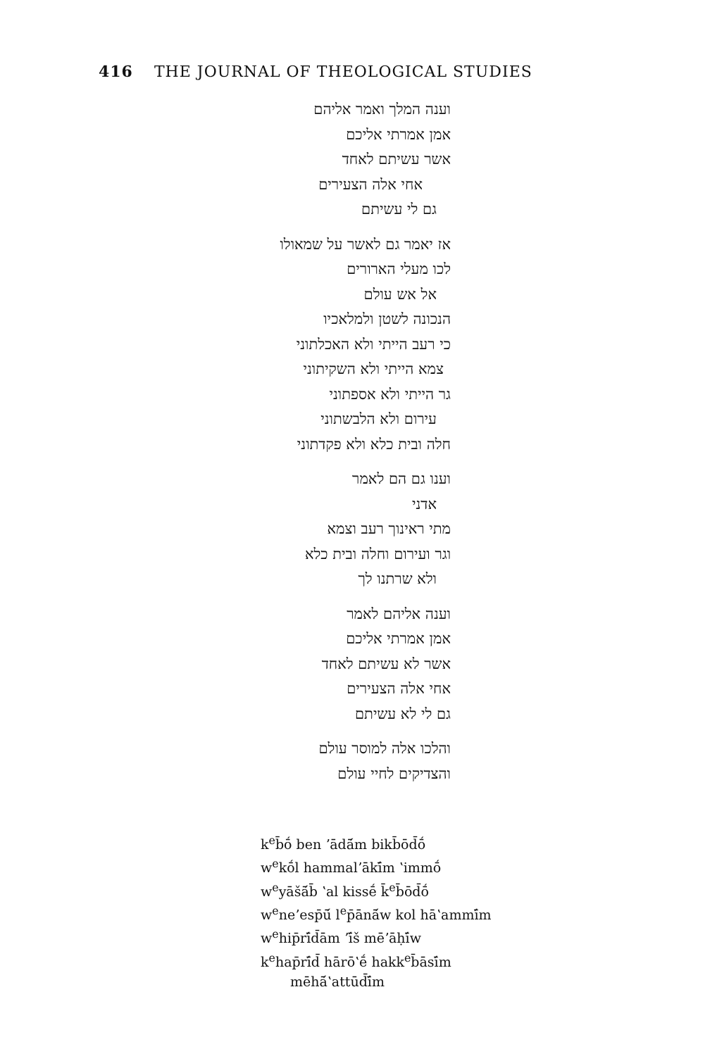416 THE JOURNAL OF THEOLOGICAL STUDIES
וענה המלך ואמר אליהם
אמן אמרתי אליכם
אשר עשיתם לאחד
אחי אלה הצעירים
גם לי עשיתם
אז יאמר גם לאשר על שמאולו
לכו מעלי הארורים
אל אש עולם
הנכונה לשטן ולמלאכיו
כי רעב הייתי ולא האכלתוני
צמא הייתי ולא השקיתוני
גר הייתי ולא אספתוני
עירום ולא הלבשתוני
חלה ובית כלא ולא פקדתוני
וענו גם הם לאמר
אדני
מתי ראינוך רעב וצמא
וגר ועירום וחלה ובית כלא
ולא שרתנו לך
וענה אליהם לאמר
אמן אמרתי אליכם
אשר לא עשיתם לאחד
אחי אלה הצעירים
גם לי לא עשיתם
והלכו אלה למוסר עולם
והצדיקים לחיי עולם
k<sup>e</sup>b̄ṓ ben ʼādā́m bikb̄ōd̄ṓ
w<sup>e</sup>kṓl hammalʼākī́m ʽimmṓ
w<sup>e</sup>yāšā́b̄ ʽal kissḗ k̄<sup>e</sup>b̄ōd̄ṓ
w<sup>e</sup>neʼesp̄ū́ l<sup>e</sup>p̄ānā́w kol hāʽammī́m
w<sup>e</sup>hip̄rī́d̄ām ʼī́š mēʼāḥī́w
k<sup>e</sup>hap̄rī́d̄ hārōʽḗ hakk<sup>e</sup>b̄āsī́m
mēhā́ʽattūd̄ī́m